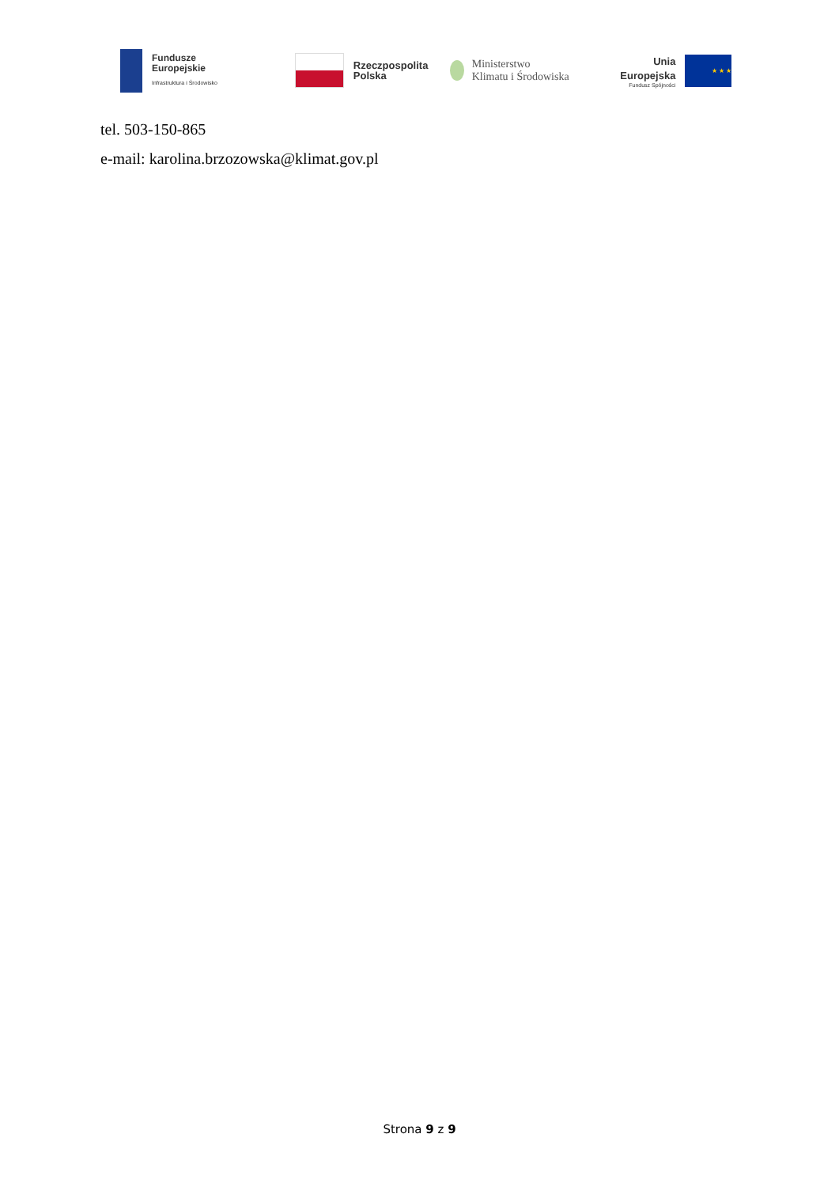Fundusze
Europejskie
Infrastruktura i Środowisko
Rzeczpospolita
Polska
Ministerstwo
Klimatu i Środowiska
Unia Europejska
Fundusz Spójności
★ ★ ★
tel. 503-150-865
e-mail: karolina.brzozowska@klimat.gov.pl
Strona 9 z 9